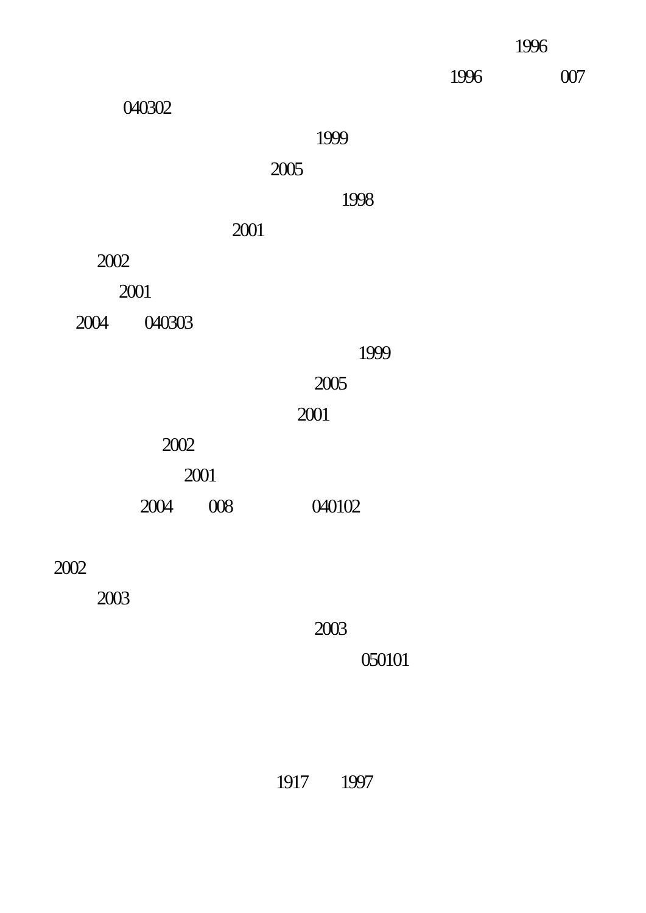1996
1996 007
040302
1999
2005
1998
2001
2002
2001
2004 040303
1999
2005
2001
2002
2001
2004 008 040102
2002
2003
2003
050101
1917 1997